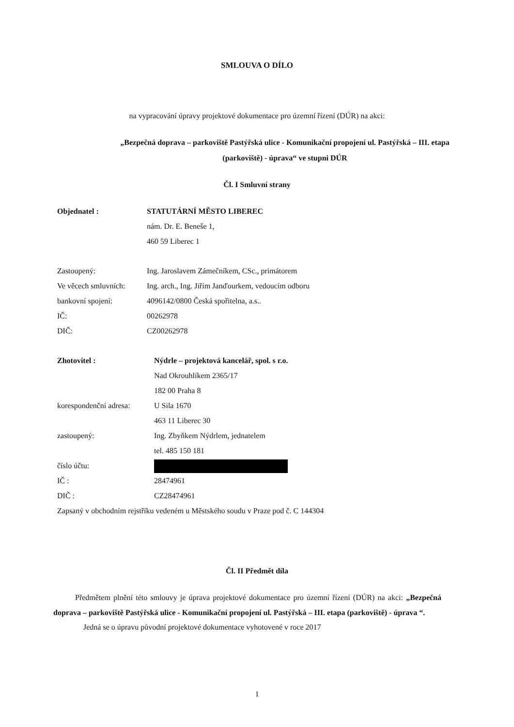SMLOUVA O DÍLO
na vypracování úpravy projektové dokumentace pro územní řízení (DÚR) na akci:
„Bezpečná doprava – parkoviště Pastýřská ulice - Komunikační propojení ul. Pastýřská – III. etapa (parkoviště) - úprava“ ve stupni DÚR
Čl. I Smluvní strany
Objednatel : STATUTÁRNÍ MĚSTO LIBEREC
nám. Dr. E. Beneše 1,
460 59 Liberec 1
Zastoupený: Ing. Jaroslavem Zámečníkem, CSc., primátorem
Ve věcech smluvních:
Ing. arch., Ing. Jiřím Janďourkem, vedoucím odboru
bankovní spojení: 4096142/0800 Česká spořitelna, a.s..
IČ: 00262978
DIČ: CZ00262978
Zhotovitel : Nýdrle – projektová kancelář, spol. s r.o.
Nad Okrouhlíkem 2365/17
182 00 Praha 8
korespondenční adresa:
U Sila 1670
463 11 Liberec 30
zastoupený: Ing. Zbyňkem Nýdrlem, jednatelem
tel. 485 150 181
číslo účtu:
IČ : 28474961
DIČ : CZ28474961
Zapsaný v obchodním rejstříku vedeném u Městského soudu v Praze pod č. C 144304
Čl. II Předmět díla
Předmětem plnění této smlouvy je úprava projektové dokumentace pro územní řízení (DÚR) na akci: „Bezpečná doprava – parkoviště Pastýřská ulice - Komunikační propojení ul. Pastýřská – III. etapa (parkoviště) - úprava “.
Jedná se o úpravu původní projektové dokumentace vyhotovené v roce 2017
1